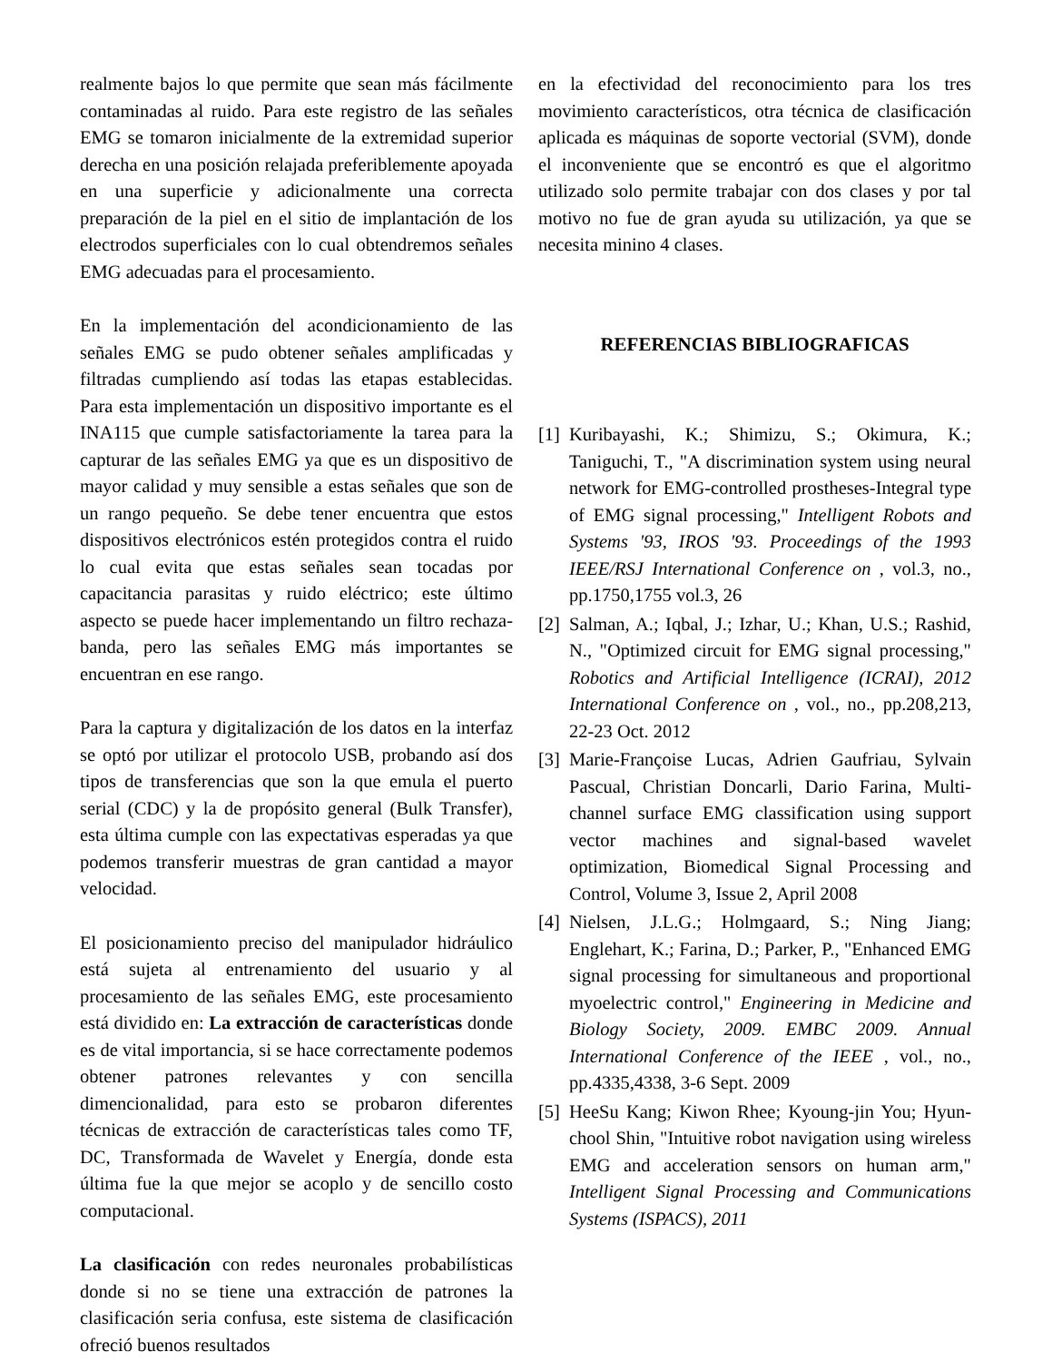realmente bajos lo que permite que sean más fácilmente contaminadas al ruido. Para este registro de las señales EMG se tomaron inicialmente de la extremidad superior derecha en una posición relajada preferiblemente apoyada en una superficie y adicionalmente una correcta preparación de la piel en el sitio de implantación de los electrodos superficiales con lo cual obtendremos señales EMG adecuadas para el procesamiento.
En la implementación del acondicionamiento de las señales EMG se pudo obtener señales amplificadas y filtradas cumpliendo así todas las etapas establecidas. Para esta implementación un dispositivo importante es el INA115 que cumple satisfactoriamente la tarea para la capturar de las señales EMG ya que es un dispositivo de mayor calidad y muy sensible a estas señales que son de un rango pequeño. Se debe tener encuentra que estos dispositivos electrónicos estén protegidos contra el ruido lo cual evita que estas señales sean tocadas por capacitancia parasitas y ruido eléctrico; este último aspecto se puede hacer implementando un filtro rechaza-banda, pero las señales EMG más importantes se encuentran en ese rango.
Para la captura y digitalización de los datos en la interfaz se optó por utilizar el protocolo USB, probando así dos tipos de transferencias que son la que emula el puerto serial (CDC) y la de propósito general (Bulk Transfer), esta última cumple con las expectativas esperadas ya que podemos transferir muestras de gran cantidad a mayor velocidad.
El posicionamiento preciso del manipulador hidráulico está sujeta al entrenamiento del usuario y al procesamiento de las señales EMG, este procesamiento está dividido en: La extracción de características donde es de vital importancia, si se hace correctamente podemos obtener patrones relevantes y con sencilla dimencionalidad, para esto se probaron diferentes técnicas de extracción de características tales como TF, DC, Transformada de Wavelet y Energía, donde esta última fue la que mejor se acoplo y de sencillo costo computacional.
La clasificación con redes neuronales probabilísticas donde si no se tiene una extracción de patrones la clasificación seria confusa, este sistema de clasificación ofreció buenos resultados
en la efectividad del reconocimiento para los tres movimiento característicos, otra técnica de clasificación aplicada es máquinas de soporte vectorial (SVM), donde el inconveniente que se encontró es que el algoritmo utilizado solo permite trabajar con dos clases y por tal motivo no fue de gran ayuda su utilización, ya que se necesita minino 4 clases.
REFERENCIAS BIBLIOGRAFICAS
[1] Kuribayashi, K.; Shimizu, S.; Okimura, K.; Taniguchi, T., "A discrimination system using neural network for EMG-controlled prostheses-Integral type of EMG signal processing," Intelligent Robots and Systems '93, IROS '93. Proceedings of the 1993 IEEE/RSJ International Conference on , vol.3, no., pp.1750,1755 vol.3, 26
[2] Salman, A.; Iqbal, J.; Izhar, U.; Khan, U.S.; Rashid, N., "Optimized circuit for EMG signal processing," Robotics and Artificial Intelligence (ICRAI), 2012 International Conference on , vol., no., pp.208,213, 22-23 Oct. 2012
[3] Marie-Françoise Lucas, Adrien Gaufriau, Sylvain Pascual, Christian Doncarli, Dario Farina, Multi-channel surface EMG classification using support vector machines and signal-based wavelet optimization, Biomedical Signal Processing and Control, Volume 3, Issue 2, April 2008
[4] Nielsen, J.L.G.; Holmgaard, S.; Ning Jiang; Englehart, K.; Farina, D.; Parker, P., "Enhanced EMG signal processing for simultaneous and proportional myoelectric control," Engineering in Medicine and Biology Society, 2009. EMBC 2009. Annual International Conference of the IEEE , vol., no., pp.4335,4338, 3-6 Sept. 2009
[5] HeeSu Kang; Kiwon Rhee; Kyoung-jin You; Hyun-chool Shin, "Intuitive robot navigation using wireless EMG and acceleration sensors on human arm," Intelligent Signal Processing and Communications Systems (ISPACS), 2011